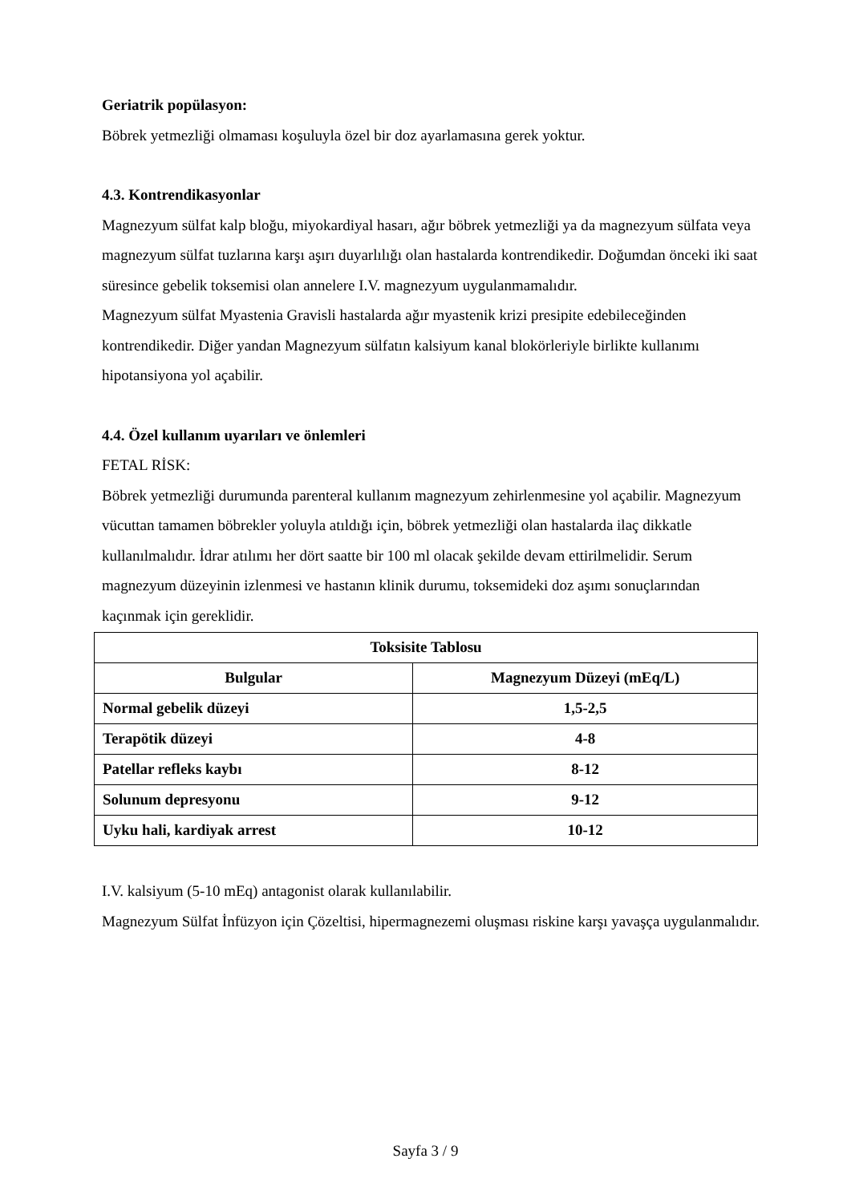Geriatrik popülasyon:
Böbrek yetmezliği olmaması koşuluyla özel bir doz ayarlamasına gerek yoktur.
4.3. Kontrendikasyonlar
Magnezyum sülfat kalp bloğu, miyokardiyal hasarı, ağır böbrek yetmezliği ya da magnezyum sülfata veya magnezyum sülfat tuzlarına karşı aşırı duyarlılığı olan hastalarda kontrendikedir. Doğumdan önceki iki saat süresince gebelik toksemisi olan annelere I.V. magnezyum uygulanmamalıdır.
Magnezyum sülfat Myastenia Gravisli hastalarda ağır myastenik krizi presipite edebileceğinden kontrendikedir. Diğer yandan Magnezyum sülfatın kalsiyum kanal blokörleriyle birlikte kullanımı hipotansiyona yol açabilir.
4.4. Özel kullanım uyarıları ve önlemleri
FETAL RİSK:
Böbrek yetmezliği durumunda parenteral kullanım magnezyum zehirlenmesine yol açabilir. Magnezyum vücuttan tamamen böbrekler yoluyla atıldığı için, böbrek yetmezliği olan hastalarda ilaç dikkatle kullanılmalıdır. İdrar atılımı her dört saatte bir 100 ml olacak şekilde devam ettirilmelidir. Serum magnezyum düzeyinin izlenmesi ve hastanın klinik durumu, toksemideki doz aşımı sonuçlarından kaçınmak için gereklidir.
| Toksisite Tablosu | |
| --- | --- |
| Bulgular | Magnezyum Düzeyi (mEq/L) |
| Normal gebelik düzeyi | 1,5-2,5 |
| Terapötik düzeyi | 4-8 |
| Patellar refleks kaybı | 8-12 |
| Solunum depresyonu | 9-12 |
| Uyku hali, kardiyak arrest | 10-12 |
I.V. kalsiyum (5-10 mEq) antagonist olarak kullanılabilir.
Magnezyum Sülfat İnfüzyon için Çözeltisi, hipermagnezemi oluşması riskine karşı yavaşça uygulanmalıdır.
Sayfa 3 / 9